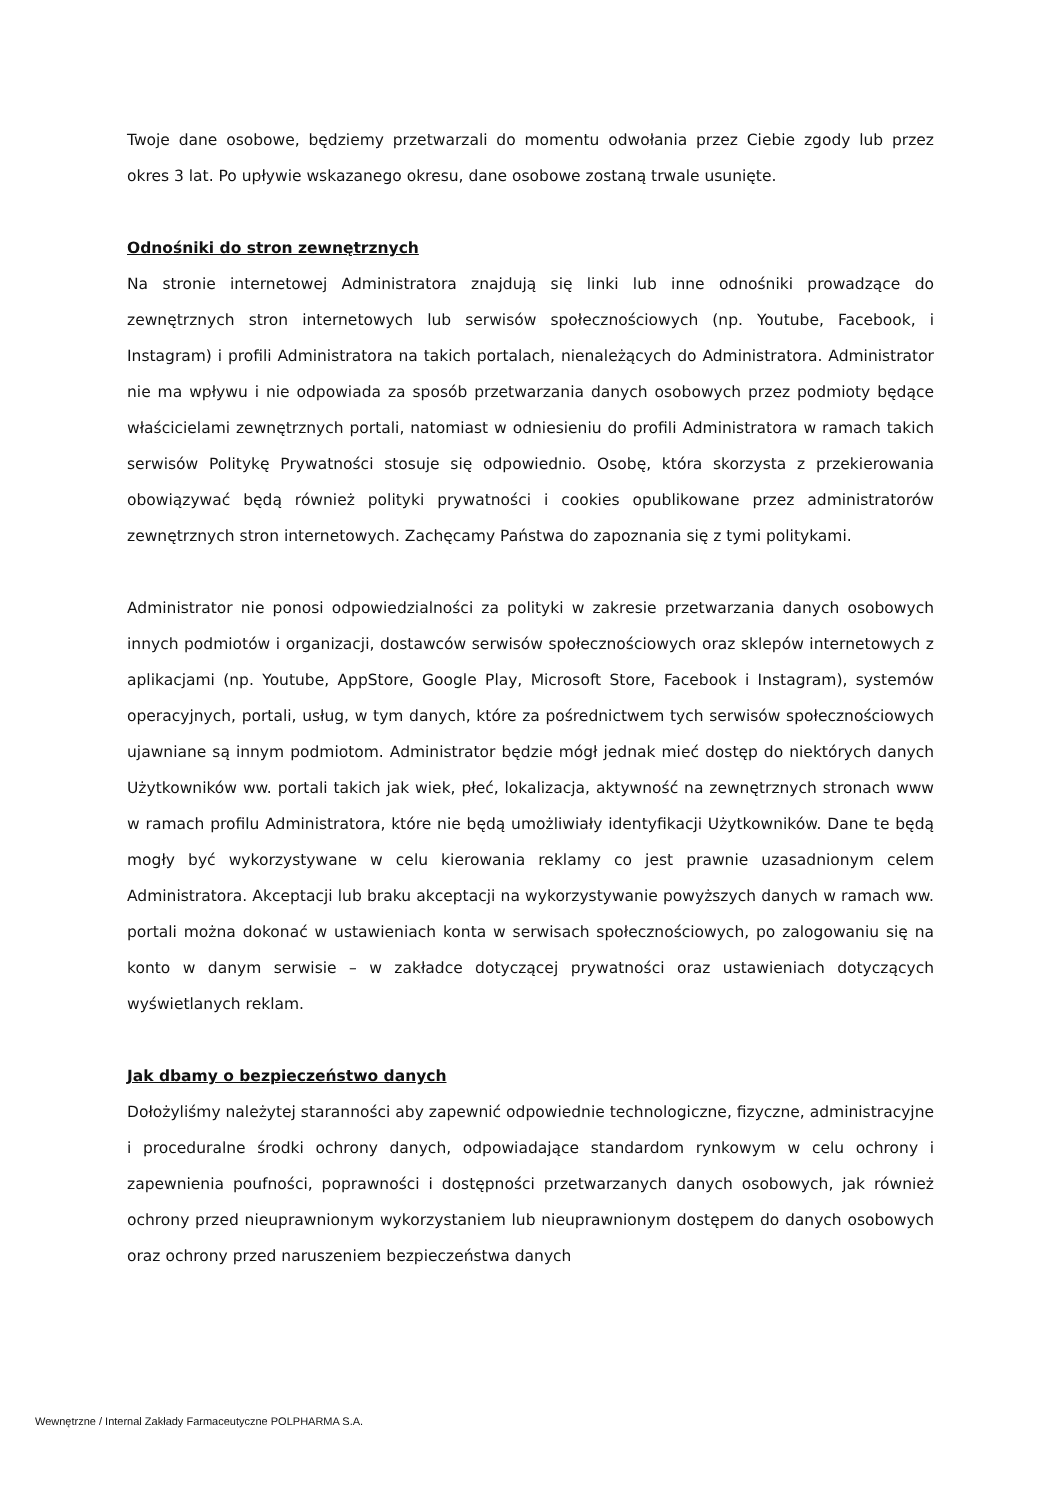Twoje dane osobowe, będziemy przetwarzali do momentu odwołania przez Ciebie zgody lub przez okres 3 lat. Po upływie wskazanego okresu, dane osobowe zostaną trwale usunięte.
Odnośniki do stron zewnętrznych
Na stronie internetowej Administratora znajdują się linki lub inne odnośniki prowadzące do zewnętrznych stron internetowych lub serwisów społecznościowych (np. Youtube, Facebook, i Instagram) i profili Administratora na takich portalach, nienależących do Administratora. Administrator nie ma wpływu i nie odpowiada za sposób przetwarzania danych osobowych przez podmioty będące właścicielami zewnętrznych portali, natomiast w odniesieniu do profili Administratora w ramach takich serwisów Politykę Prywatności stosuje się odpowiednio. Osobę, która skorzysta z przekierowania obowiązywać będą również polityki prywatności i cookies opublikowane przez administratorów zewnętrznych stron internetowych. Zachęcamy Państwa do zapoznania się z tymi politykami.
Administrator nie ponosi odpowiedzialności za polityki w zakresie przetwarzania danych osobowych innych podmiotów i organizacji, dostawców serwisów społecznościowych oraz sklepów internetowych z aplikacjami (np. Youtube, AppStore, Google Play, Microsoft Store, Facebook i Instagram), systemów operacyjnych, portali, usług, w tym danych, które za pośrednictwem tych serwisów społecznościowych ujawniane są innym podmiotom. Administrator będzie mógł jednak mieć dostęp do niektórych danych Użytkowników ww. portali takich jak wiek, płeć, lokalizacja, aktywność na zewnętrznych stronach www w ramach profilu Administratora, które nie będą umożliwiały identyfikacji Użytkowników. Dane te będą mogły być wykorzystywane w celu kierowania reklamy co jest prawnie uzasadnionym celem Administratora. Akceptacji lub braku akceptacji na wykorzystywanie powyższych danych w ramach ww. portali można dokonać w ustawieniach konta w serwisach społecznościowych, po zalogowaniu się na konto w danym serwisie – w zakładce dotyczącej prywatności oraz ustawieniach dotyczących wyświetlanych reklam.
Jak dbamy o bezpieczeństwo danych
Dołożyliśmy należytej staranności aby zapewnić odpowiednie technologiczne, fizyczne, administracyjne i proceduralne środki ochrony danych, odpowiadające standardom rynkowym w celu ochrony i zapewnienia poufności, poprawności i dostępności przetwarzanych danych osobowych, jak również ochrony przed nieuprawnionym wykorzystaniem lub nieuprawnionym dostępem do danych osobowych oraz ochrony przed naruszeniem bezpieczeństwa danych
Wewnętrzne / Internal Zakłady Farmaceutyczne POLPHARMA S.A.